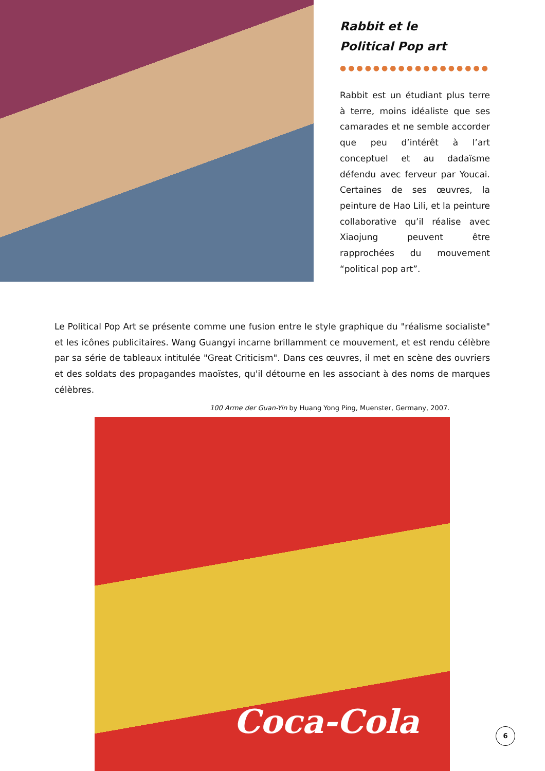Rabbit et le
Political Pop art
●●●●●●●●●●●●●●●●●●
Rabbit est un étudiant plus terre à terre, moins idéaliste que ses camarades et ne semble accorder que peu d’intérêt à l’art conceptuel et au dadaïsme défendu avec ferveur par Youcai. Certaines de ses œuvres, la peinture de Hao Lili, et la peinture collaborative qu’il réalise avec Xiaojung peuvent être rapprochées du mouvement “political pop art”.
Le Political Pop Art se présente comme une fusion entre le style graphique du "réalisme socialiste" et les icônes publicitaires. Wang Guangyi incarne brillamment ce mouvement, et est rendu célèbre par sa série de tableaux intitulée "Great Criticism". Dans ces œuvres, il met en scène des ouvriers et des soldats des propagandes maoïstes, qu'il détourne en les associant à des noms de marques célèbres.
100 Arme der Guan-Yin by Huang Yong Ping, Muenster, Germany, 2007.
Coca-Cola
6